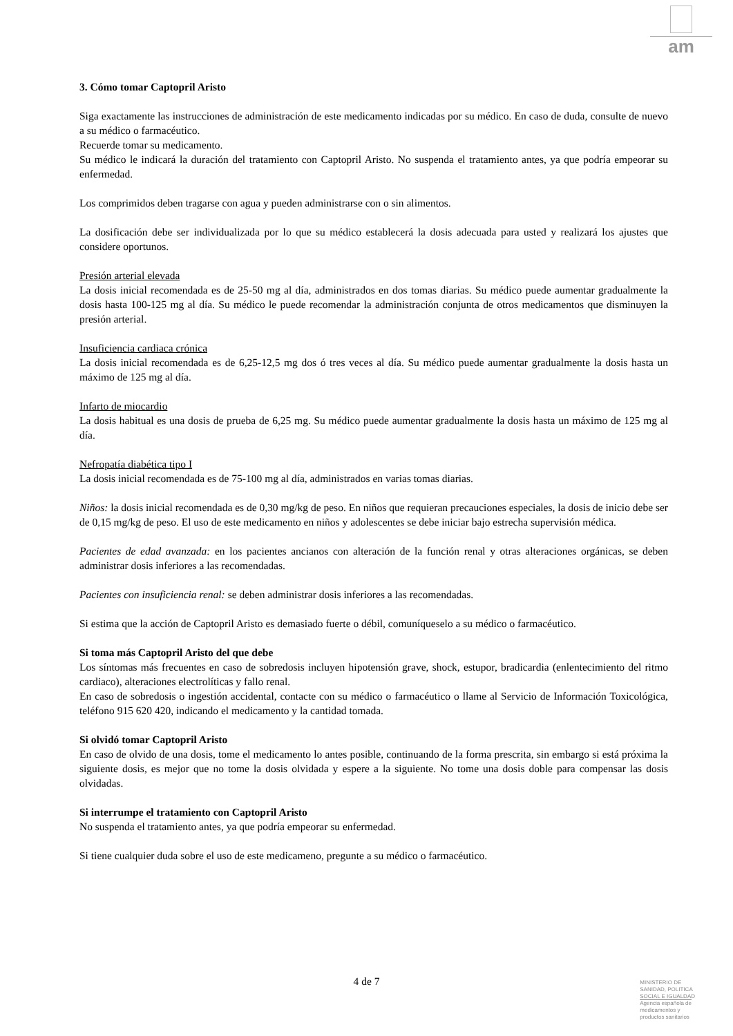am
3. Cómo tomar Captopril Aristo
Siga exactamente las instrucciones de administración de este medicamento indicadas por su médico. En caso de duda, consulte de nuevo a su médico o farmacéutico.
Recuerde tomar su medicamento.
Su médico le indicará la duración del tratamiento con Captopril Aristo. No suspenda el tratamiento antes, ya que podría empeorar su enfermedad.
Los comprimidos deben tragarse con agua y pueden administrarse con o sin alimentos.
La dosificación debe ser individualizada por lo que su médico establecerá la dosis adecuada para usted y realizará los ajustes que considere oportunos.
Presión arterial elevada
La dosis inicial recomendada es de 25-50 mg al día, administrados en dos tomas diarias. Su médico puede aumentar gradualmente la dosis hasta 100-125 mg al día. Su médico le puede recomendar la administración conjunta de otros medicamentos que disminuyen la presión arterial.
Insuficiencia cardiaca crónica
La dosis inicial recomendada es de 6,25-12,5 mg dos ó tres veces al día. Su médico puede aumentar gradualmente la dosis hasta un máximo de 125 mg al día.
Infarto de miocardio
La dosis habitual es una dosis de prueba de 6,25 mg. Su médico puede aumentar gradualmente la dosis hasta un máximo de 125 mg al día.
Nefropatía diabética tipo I
La dosis inicial recomendada es de 75-100 mg al día, administrados en varias tomas diarias.
Niños: la dosis inicial recomendada es de 0,30 mg/kg de peso. En niños que requieran precauciones especiales, la dosis de inicio debe ser de 0,15 mg/kg de peso. El uso de este medicamento en niños y adolescentes se debe iniciar bajo estrecha supervisión médica.
Pacientes de edad avanzada: en los pacientes ancianos con alteración de la función renal y otras alteraciones orgánicas, se deben administrar dosis inferiores a las recomendadas.
Pacientes con insuficiencia renal: se deben administrar dosis inferiores a las recomendadas.
Si estima que la acción de Captopril Aristo es demasiado fuerte o débil, comuníqueselo a su médico o farmacéutico.
Si toma más Captopril Aristo del que debe
Los síntomas más frecuentes en caso de sobredosis incluyen hipotensión grave, shock, estupor, bradicardia (enlentecimiento del ritmo cardiaco), alteraciones electrolíticas y fallo renal.
En caso de sobredosis o ingestión accidental, contacte con su médico o farmacéutico o llame al Servicio de Información Toxicológica, teléfono 915 620 420, indicando el medicamento y la cantidad tomada.
Si olvidó tomar Captopril Aristo
En caso de olvido de una dosis, tome el medicamento lo antes posible, continuando de la forma prescrita, sin embargo si está próxima la siguiente dosis, es mejor que no tome la dosis olvidada y espere a la siguiente. No tome una dosis doble para compensar las dosis olvidadas.
Si interrumpe el tratamiento con Captopril Aristo
No suspenda el tratamiento antes, ya que podría empeorar su enfermedad.
Si tiene cualquier duda sobre el uso de este medicameno, pregunte a su médico o farmacéutico.
4 de 7
MINISTERIO DE
SANIDAD, POLITICA
SOCIAL E IGUALDAD
Agencia española de
medicamentos y
productos sanitarios